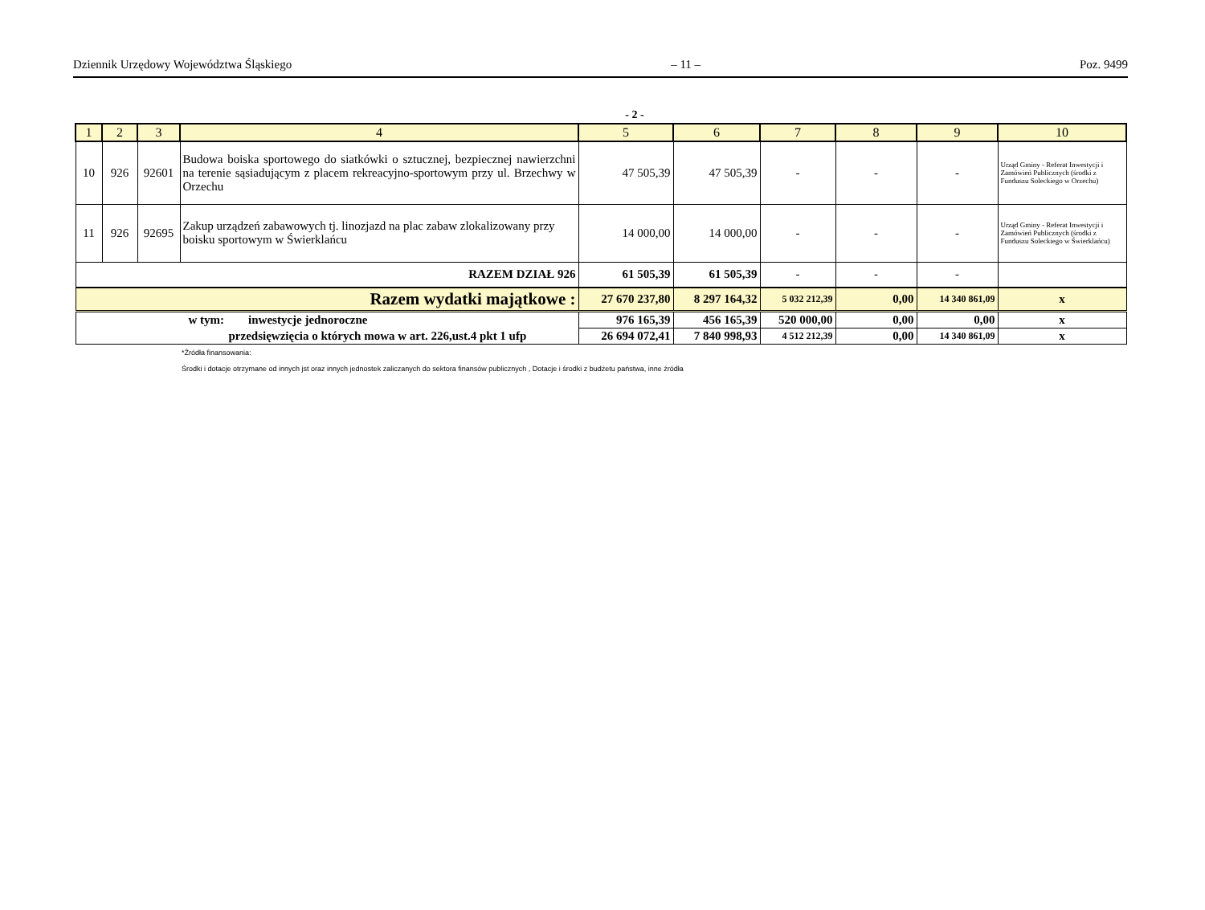Dziennik Urzędowy Województwa Śląskiego – 11 – Poz. 9499
- 2 -
| 1 | 2 | 3 | 4 | 5 | 6 | 7 | 8 | 9 | 10 |
| --- | --- | --- | --- | --- | --- | --- | --- | --- | --- |
| 10 | 926 | 92601 | Budowa boiska sportowego do siatkówki o sztucznej, bezpiecznej nawierzchni na terenie sąsiadującym z placem rekreacyjno-sportowym przy ul. Brzechwy w Orzechu | 47 505,39 | 47 505,39 | - | - | - | Urząd Gminy - Referat Inwestycji i Zamówień Publicznych (środki z Funduszu Soleckiego w Orzechu) |
| 11 | 926 | 92695 | Zakup urządzeń zabawowych tj. linozjazd na plac zabaw zlokalizowany przy boisku sportowym w Świerklańcu | 14 000,00 | 14 000,00 | - | - | - | Urząd Gminy - Referat Inwestycji i Zamówień Publicznych (środki z Funduszu Soleckiego w Świerklańcu) |
| RAZEM DZIAŁ 926 | | | | 61 505,39 | 61 505,39 | - | - | - | |
| Razem wydatki majątkowe : | | | | 27 670 237,80 | 8 297 164,32 | 5 032 212,39 | 0,00 | 14 340 861,09 | x |
| w tym: inwestycje jednoroczne | | | | 976 165,39 | 456 165,39 | 520 000,00 | 0,00 | 0,00 | x |
| przedsięwzięcia o których mowa w art. 226,ust.4 pkt 1 ufp | | | | 26 694 072,41 | 7 840 998,93 | 4 512 212,39 | 0,00 | 14 340 861,09 | x |
*Źródła finansowania:
Środki i dotacje otrzymane od innych jst oraz innych jednostek zaliczanych do sektora finansów publicznych , Dotacje i środki z budżetu państwa, inne źródła